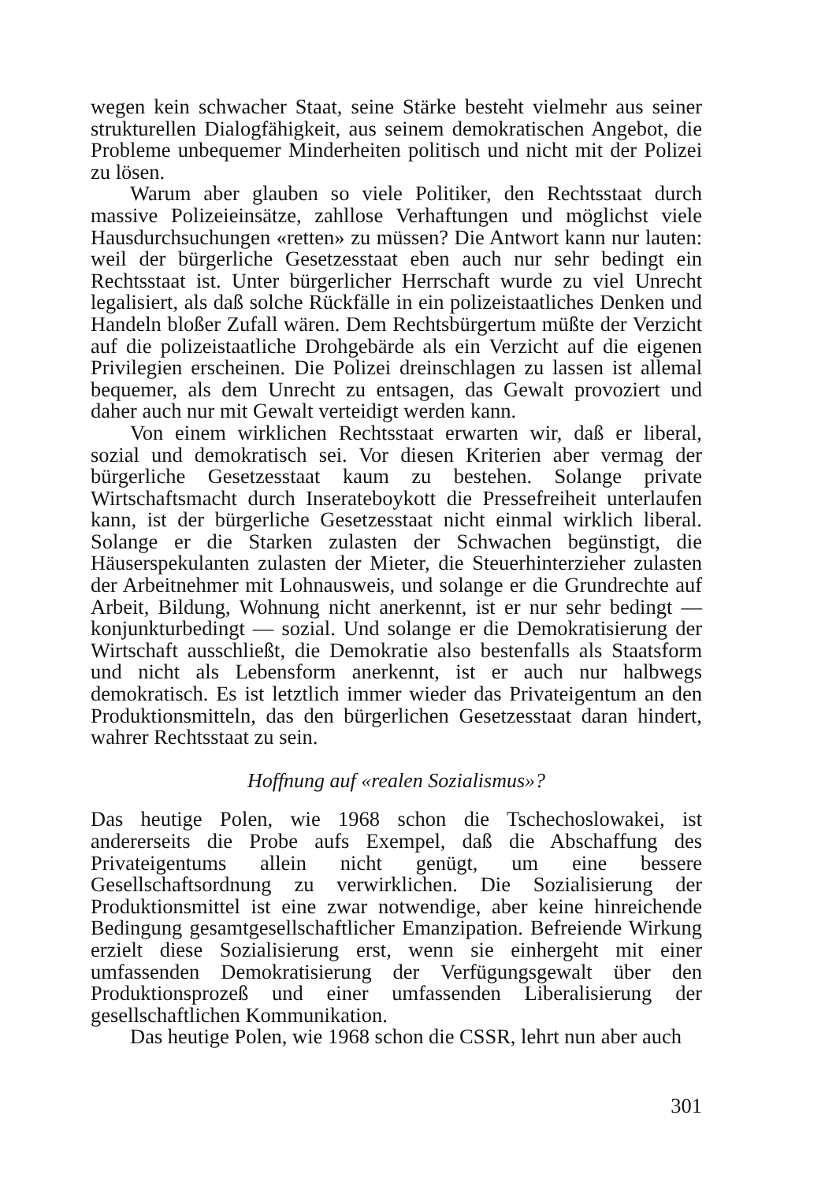wegen kein schwacher Staat, seine Stärke besteht vielmehr aus seiner strukturellen Dialogfähigkeit, aus seinem demokratischen Angebot, die Probleme unbequemer Minderheiten politisch und nicht mit der Polizei zu lösen.
Warum aber glauben so viele Politiker, den Rechtsstaat durch massive Polizeieinsätze, zahllose Verhaftungen und möglichst viele Hausdurchsuchungen «retten» zu müssen? Die Antwort kann nur lauten: weil der bürgerliche Gesetzesstaat eben auch nur sehr bedingt ein Rechtsstaat ist. Unter bürgerlicher Herrschaft wurde zu viel Unrecht legalisiert, als daß solche Rückfälle in ein polizeistaatliches Denken und Handeln bloßer Zufall wären. Dem Rechtsbürgertum müßte der Verzicht auf die polizeistaatliche Drohgebärde als ein Verzicht auf die eigenen Privilegien erscheinen. Die Polizei dreinschlagen zu lassen ist allemal bequemer, als dem Unrecht zu entsagen, das Gewalt provoziert und daher auch nur mit Gewalt verteidigt werden kann.
Von einem wirklichen Rechtsstaat erwarten wir, daß er liberal, sozial und demokratisch sei. Vor diesen Kriterien aber vermag der bürgerliche Gesetzesstaat kaum zu bestehen. Solange private Wirtschaftsmacht durch Inserateboykott die Pressefreiheit unterlaufen kann, ist der bürgerliche Gesetzesstaat nicht einmal wirklich liberal. Solange er die Starken zulasten der Schwachen begünstigt, die Häuserspekulanten zulasten der Mieter, die Steuerhinterzieher zulasten der Arbeitnehmer mit Lohnausweis, und solange er die Grundrechte auf Arbeit, Bildung, Wohnung nicht anerkennt, ist er nur sehr bedingt — konjunkturbedingt — sozial. Und solange er die Demokratisierung der Wirtschaft ausschließt, die Demokratie also bestenfalls als Staatsform und nicht als Lebensform anerkennt, ist er auch nur halbwegs demokratisch. Es ist letztlich immer wieder das Privateigentum an den Produktionsmitteln, das den bürgerlichen Gesetzesstaat daran hindert, wahrer Rechtsstaat zu sein.
Hoffnung auf «realen Sozialismus»?
Das heutige Polen, wie 1968 schon die Tschechoslowakei, ist andererseits die Probe aufs Exempel, daß die Abschaffung des Privateigentums allein nicht genügt, um eine bessere Gesellschaftsordnung zu verwirklichen. Die Sozialisierung der Produktionsmittel ist eine zwar notwendige, aber keine hinreichende Bedingung gesamtgesellschaftlicher Emanzipation. Befreiende Wirkung erzielt diese Sozialisierung erst, wenn sie einhergeht mit einer umfassenden Demokratisierung der Verfügungsgewalt über den Produktionsprozeß und einer umfassenden Liberalisierung der gesellschaftlichen Kommunikation.
Das heutige Polen, wie 1968 schon die CSSR, lehrt nun aber auch
301